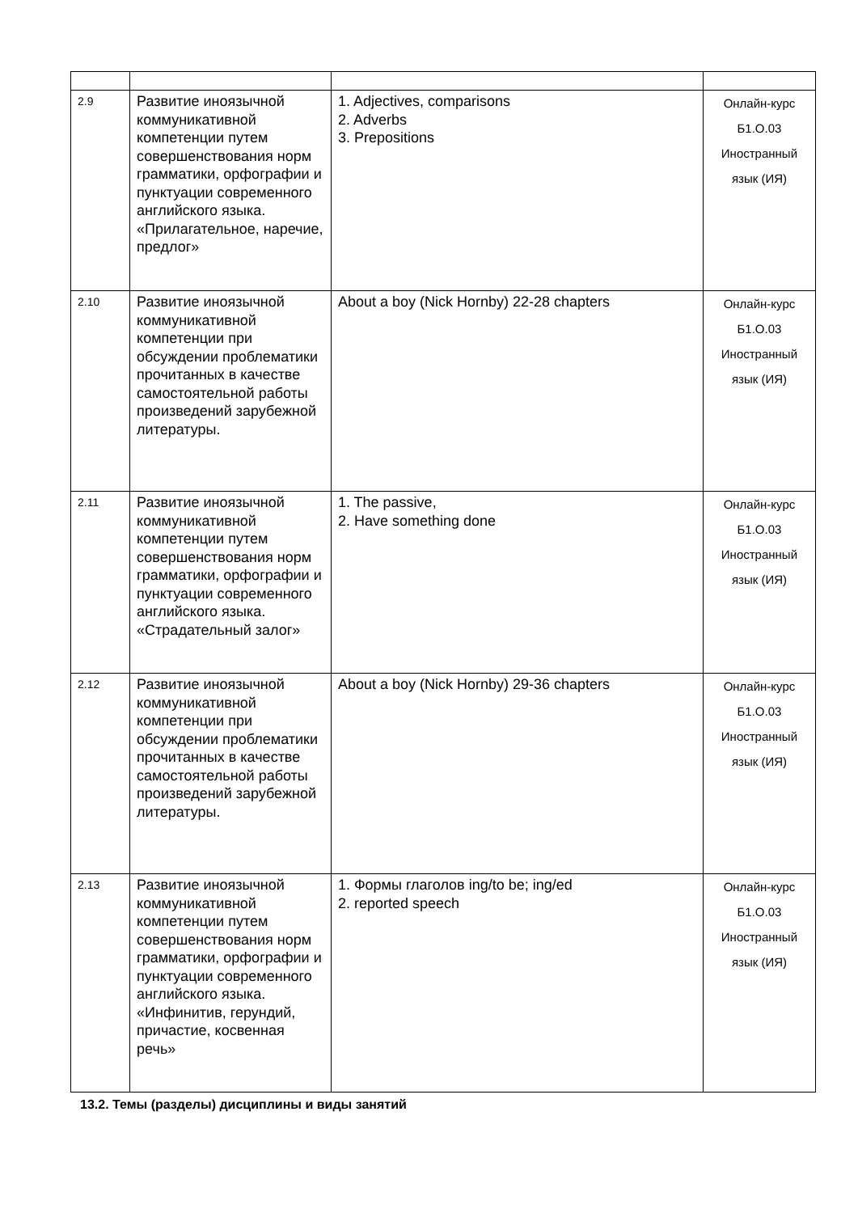| 2.9 | Развитие иноязычной коммуникативной компетенции путем совершенствования норм грамматики, орфографии и пунктуации современного английского языка. «Прилагательное, наречие, предлог» | 1. Adjectives, comparisons 2. Adverbs 3. Prepositions | Онлайн-курс Б1.О.03 Иностранный язык (ИЯ) |
| 2.10 | Развитие иноязычной коммуникативной компетенции при обсуждении проблематики прочитанных в качестве самостоятельной работы произведений зарубежной литературы. | About a boy (Nick Hornby) 22-28 chapters | Онлайн-курс Б1.О.03 Иностранный язык (ИЯ) |
| 2.11 | Развитие иноязычной коммуникативной компетенции путем совершенствования норм грамматики, орфографии и пунктуации современного английского языка. «Страдательный залог» | 1. The passive, 2. Have something done | Онлайн-курс Б1.О.03 Иностранный язык (ИЯ) |
| 2.12 | Развитие иноязычной коммуникативной компетенции при обсуждении проблематики прочитанных в качестве самостоятельной работы произведений зарубежной литературы. | About a boy (Nick Hornby) 29-36 chapters | Онлайн-курс Б1.О.03 Иностранный язык (ИЯ) |
| 2.13 | Развитие иноязычной коммуникативной компетенции путем совершенствования норм грамматики, орфографии и пунктуации современного английского языка. «Инфинитив, герундий, причастие, косвенная речь» | 1. Формы глаголов ing/to be; ing/ed 2. reported speech | Онлайн-курс Б1.О.03 Иностранный язык (ИЯ) |
13.2. Темы (разделы) дисциплины и виды занятий